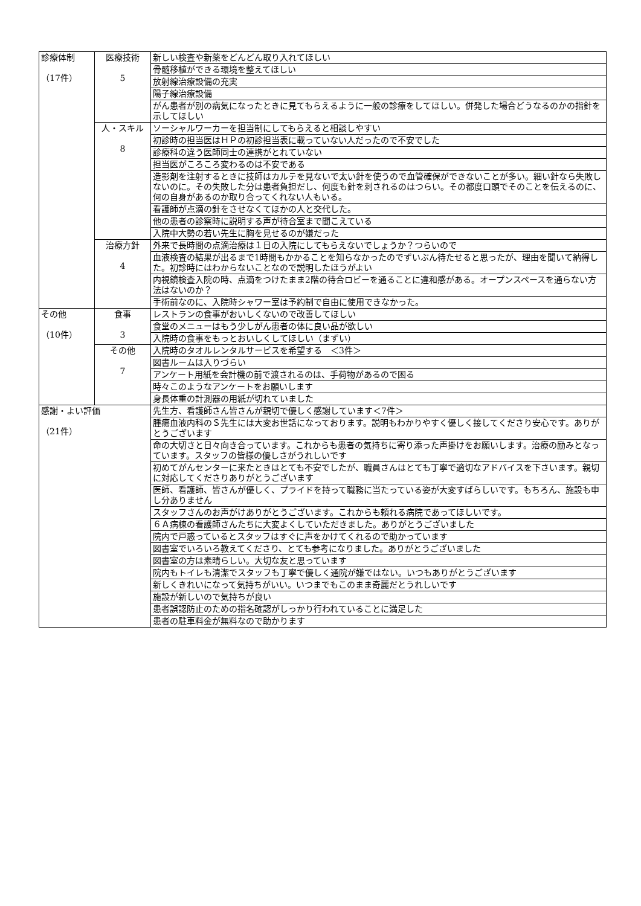| 診療体制 （17件） | 医療技術 5 | 新しい検査や新薬をどんどん取り入れてほしい |
| | | 骨髄移植ができる環境を整えてほしい |
| | | 放射線治療設備の充実 |
| | | 陽子線治療設備 |
| | | がん患者が別の病気になったときに見てもらえるように一般の診療をしてほしい。併発した場合どうなるのかの指針を示してほしい |
| | 人・スキル 8 | ソーシャルワーカーを担当制にしてもらえると相談しやすい |
| | | 初診時の担当医はＨＰの初診担当表に載っていない人だったので不安でした |
| | | 診療科の違う医師同士の連携がとれていない |
| | | 担当医がころころ変わるのは不安である |
| | | 造影剤を注射するときに技師はカルテを見ないで太い針を使うので血管確保ができないことが多い。細い針なら失敗しないのに。その失敗した分は患者負担だし、何度も針を刺されるのはつらい。その都度口頭でそのことを伝えるのに、何の自身があるのか取り合ってくれない人もいる。 |
| | | 看護師が点滴の針をさせなくてほかの人と交代した。 |
| | | 他の患者の診察時に説明する声が待合室まで聞こえている |
| | | 入院中大勢の若い先生に胸を見せるのが嫌だった |
| | 治療方針 4 | 外来で長時間の点滴治療は１日の入院にしてもらえないでしょうか？つらいので |
| | | 血液検査の結果が出るまで1時間もかかることを知らなかったのでずいぶん待たせると思ったが、理由を聞いて納得した。初診時にはわからないことなので説明したほうがよい |
| | | 内視鏡検査入院の時、点滴をつけたまま2階の待合ロビーを通ることに違和感がある。オープンスペースを通らない方法はないのか？ |
| | | 手術前なのに、入院時シャワー室は予約制で自由に使用できなかった。 |
| その他 （10件） | 食事 3 | レストランの食事がおいしくないので改善してほしい |
| | | 食堂のメニューはもう少しがん患者の体に良い品が欲しい |
| | | 入院時の食事をもっとおいしくしてほしい（まずい） |
| | その他 7 | 入院時のタオルレンタルサービスを希望する ＜3件＞ |
| | | 図書ルームは入りづらい |
| | | アンケート用紙を会計機の前で渡されるのは、手荷物があるので困る |
| | | 時々このようなアンケートをお願いします |
| | | 身長体重の計測器の用紙が切れていました |
| 感謝・よい評価 （21件） | | 先生方、看護師さん皆さんが親切で優しく感謝しています＜7件＞ |
| | | 腫瘍血液内科のＳ先生には大変お世話になっております。説明もわかりやすく優しく接してくださり安心です。ありがとうございます |
| | | 命の大切さと日々向き合っています。これからも患者の気持ちに寄り添った声掛けをお願いします。治療の励みとなっています。スタッフの皆様の優しさがうれしいです |
| | | 初めてがんセンターに来たときはとても不安でしたが、職員さんはとても丁寧で適切なアドバイスを下さいます。親切に対応してくださりありがとうございます |
| | | 医師、看護師、皆さんが優しく、プライドを持って職務に当たっている姿が大変すばらしいです。もちろん、施設も申し分ありません |
| | | スタッフさんのお声がけありがとうございます。これからも頼れる病院であってほしいです。 |
| | | ６Ａ病棟の看護師さんたちに大変よくしていただきました。ありがとうございました |
| | | 院内で戸惑っているとスタッフはすぐに声をかけてくれるので助かっています |
| | | 図書室でいろいろ教えてくださり、とても参考になりました。ありがとうございました |
| | | 図書室の方は素晴らしい。大切な友と思っています |
| | | 院内もトイレも清潔でスタッフも丁寧で優しく通院が嫌ではない。いつもありがとうございます |
| | | 新しくきれいになって気持ちがいい。いつまでもこのまま奇麗だとうれしいです |
| | | 施設が新しいので気持ちが良い |
| | | 患者誤認防止のための指名確認がしっかり行われていることに満足した |
| | | 患者の駐車料金が無料なので助かります |